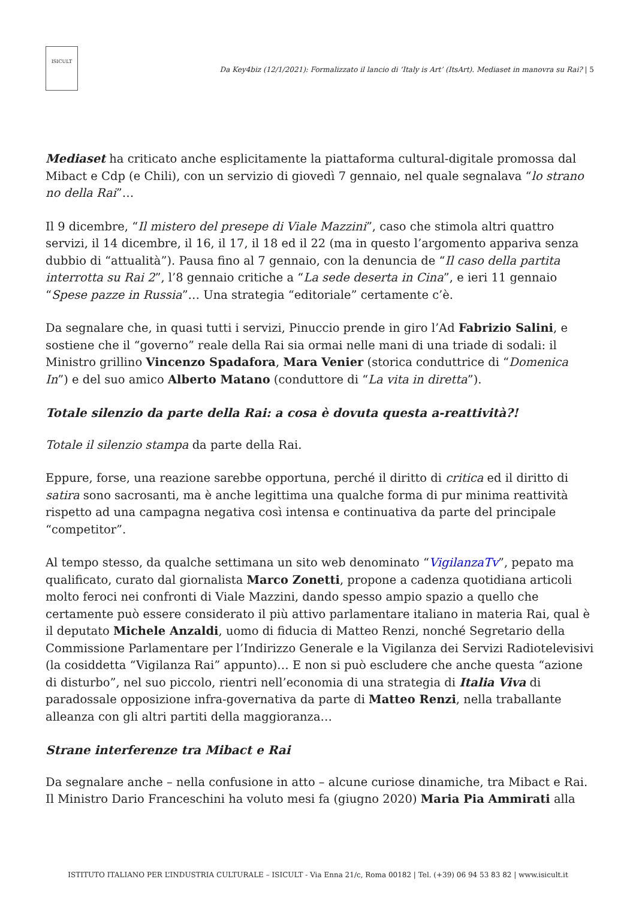ISICULT
Da Key4biz (12/1/2021): Formalizzato il lancio di ‘Italy is Art’ (ItsArt). Mediaset in manovra su Rai? | 5
Mediaset ha criticato anche esplicitamente la piattaforma cultural-digitale promossa dal Mibact e Cdp (e Chili), con un servizio di giovedì 7 gennaio, nel quale segnalava “lo strano no della Rai”…
Il 9 dicembre, “Il mistero del presepe di Viale Mazzini”, caso che stimola altri quattro servizi, il 14 dicembre, il 16, il 17, il 18 ed il 22 (ma in questo l’argomento appariva senza dubbio di “attualità”). Pausa fino al 7 gennaio, con la denuncia de “Il caso della partita interrotta su Rai 2”, l’8 gennaio critiche a “La sede deserta in Cina”, e ieri 11 gennaio “Spese pazze in Russia”… Una strategia “editoriale” certamente c’è.
Da segnalare che, in quasi tutti i servizi, Pinuccio prende in giro l’Ad Fabrizio Salini, e sostiene che il “governo” reale della Rai sia ormai nelle mani di una triade di sodali: il Ministro grillino Vincenzo Spadafora, Mara Venier (storica conduttrice di “Domenica In”) e del suo amico Alberto Matano (conduttore di “La vita in diretta”).
Totale silenzio da parte della Rai: a cosa è dovuta questa a-reattività?!
Totale il silenzio stampa da parte della Rai.
Eppure, forse, una reazione sarebbe opportuna, perché il diritto di critica ed il diritto di satira sono sacrosanti, ma è anche legittima una qualche forma di pur minima reattività rispetto ad una campagna negativa così intensa e continuativa da parte del principale “competitor”.
Al tempo stesso, da qualche settimana un sito web denominato “VigilanzaTv”, pepato ma qualificato, curato dal giornalista Marco Zonetti, propone a cadenza quotidiana articoli molto feroci nei confronti di Viale Mazzini, dando spesso ampio spazio a quello che certamente può essere considerato il più attivo parlamentare italiano in materia Rai, qual è il deputato Michele Anzaldi, uomo di fiducia di Matteo Renzi, nonché Segretario della Commissione Parlamentare per l’Indirizzo Generale e la Vigilanza dei Servizi Radiotelevisivi (la cosiddetta “Vigilanza Rai” appunto)… E non si può escludere che anche questa “azione di disturbo”, nel suo piccolo, rientri nell’economia di una strategia di Italia Viva di paradossale opposizione infra-governativa da parte di Matteo Renzi, nella traballante alleanza con gli altri partiti della maggioranza…
Strane interferenze tra Mibact e Rai
Da segnalare anche – nella confusione in atto – alcune curiose dinamiche, tra Mibact e Rai. Il Ministro Dario Franceschini ha voluto mesi fa (giugno 2020) Maria Pia Ammirati alla
ISTITUTO ITALIANO PER L’INDUSTRIA CULTURALE – ISICULT - Via Enna 21/c, Roma 00182 | Tel. (+39) 06 94 53 83 82 | www.isicult.it